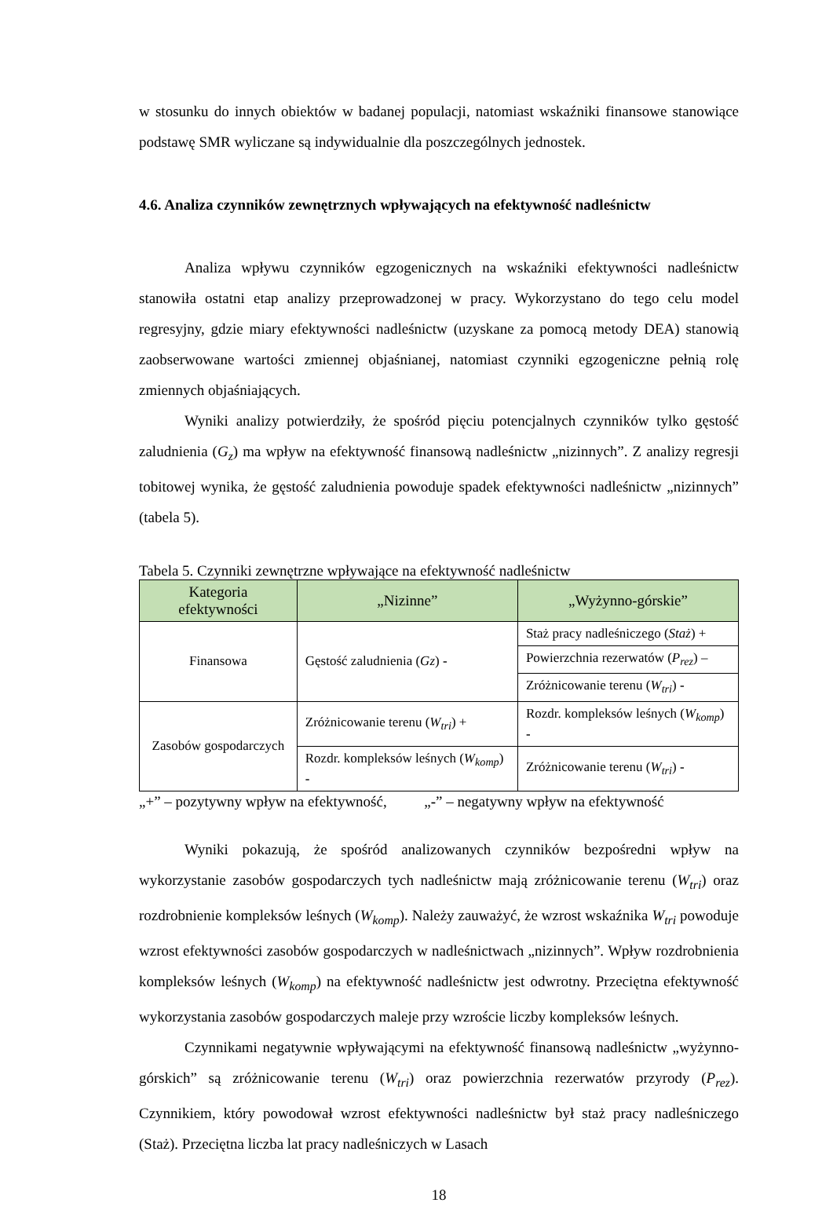w stosunku do innych obiektów w badanej populacji, natomiast wskaźniki finansowe stanowiące podstawę SMR wyliczane są indywidualnie dla poszczególnych jednostek.
4.6. Analiza czynników zewnętrznych wpływających na efektywność nadleśnictw
Analiza wpływu czynników egzogenicznych na wskaźniki efektywności nadleśnictw stanowiła ostatni etap analizy przeprowadzonej w pracy. Wykorzystano do tego celu model regresyjny, gdzie miary efektywności nadleśnictw (uzyskane za pomocą metody DEA) stanowią zaobserwowane wartości zmiennej objaśnianej, natomiast czynniki egzogeniczne pełnią rolę zmiennych objaśniających.
Wyniki analizy potwierdziły, że spośród pięciu potencjalnych czynników tylko gęstość zaludnienia (G<sub>z</sub>) ma wpływ na efektywność finansową nadleśnictw „nizinnych”. Z analizy regresji tobitowej wynika, że gęstość zaludnienia powoduje spadek efektywności nadleśnictw „nizinnych” (tabela 5).
Tabela 5. Czynniki zewnętrzne wpływające na efektywność nadleśnictw
| Kategoria efektywności | „Nizinne” | „Wyżynno-górskie” |
| --- | --- | --- |
| Finansowa | Gęstość zaludnienia ( Gz ) - | Staż pracy nadleśniczego ( Staż ) + |
| | | Powierzchnia rezerwatów ( P<sub>rez</sub> ) – |
| | | Zróżnicowanie terenu ( W<sub>tri</sub> ) - |
| Zasobów gospodarczych | Zróżnicowanie terenu ( W<sub>tri</sub> ) + | Rozdr. kompleksów leśnych ( W<sub>komp</sub> ) - |
| | Rozdr. kompleksów leśnych ( W<sub>komp</sub> ) - | Zróżnicowanie terenu ( W<sub>tri</sub> ) - |
„+” – pozytywny wpływ na efektywność, „-” – negatywny wpływ na efektywność
Wyniki pokazują, że spośród analizowanych czynników bezpośredni wpływ na wykorzystanie zasobów gospodarczych tych nadleśnictw mają zróżnicowanie terenu (W<sub>tri</sub>) oraz rozdrobnienie kompleksów leśnych (W<sub>komp</sub>). Należy zauważyć, że wzrost wskaźnika W<sub>tri</sub> powoduje wzrost efektywności zasobów gospodarczych w nadleśnictwach „nizinnych”. Wpływ rozdrobnienia kompleksów leśnych (W<sub>komp</sub>) na efektywność nadleśnictw jest odwrotny. Przeciętna efektywność wykorzystania zasobów gospodarczych maleje przy wzroście liczby kompleksów leśnych.
Czynnikami negatywnie wpływającymi na efektywność finansową nadleśnictw „wyżynno-górskich” są zróżnicowanie terenu (W<sub>tri</sub>) oraz powierzchnia rezerwatów przyrody (P<sub>rez</sub>). Czynnikiem, który powodował wzrost efektywności nadleśnictw był staż pracy nadleśniczego (Staż). Przeciętna liczba lat pracy nadleśniczych w Lasach
18